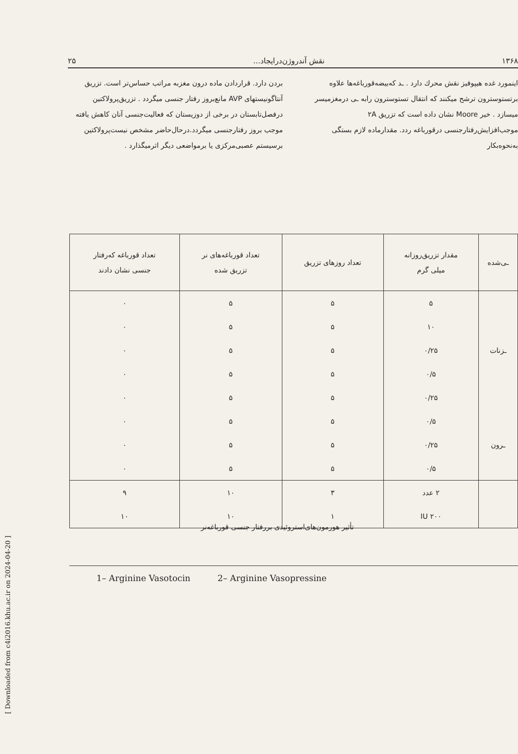[ Downloaded from c4i2016.khu.ac.ir on 2024-04-20 ]
۱۳۶۸ نقش آندروژن‌درایجاد... ۲۵
اینمورد غده هیپوفیز نقش محرك دارد . ـد که‌بیضه‌قورباغه‌ها علاوه برتستوسترون ترشح میکنند که انتقال تستوسترون رابه ـی درمغزمیسر میسازد . خیر Moore نشان داده است که تزریق ۲A موجب‌افزایش‌رفتارجنسی درقورباغه ردد. مقدارماده لازم بستگی به‌نحوه‌بکار
بردن دارد. قراردادن ماده درون مغزبه مراتب حساس‌تر است. تزریق آنتاگونیستهای AVP مانع‌بروز رفتار جنسی میگردد . تزریق‌پرولاکتین درفصل‌تابستان در برخی از دوزیستان که فعالیت‌جنسی آنان کاهش یافته موجب بروز رفتارجنسی میگردد.درحال‌حاضر مشخص نیست‌پرولاکتین برسیستم عصبی‌مرکزی یا برمواضعی دیگر اثرمیگذارد .
| ـی‌شده | مقدار تزریق‌روزانه میلی گرم | تعداد روزهای تزریق | تعداد قورباغه‌های نر تزریق شده | تعداد قورباغه که‌رفتار جنسی نشان دادند |
| --- | --- | --- | --- | --- |
| | ۵ | ۵ | ۵ | ۰ |
| | ۱۰ | ۵ | ۵ | ۰ |
| ـزنات | ۰/۲۵ | ۵ | ۵ | ۰ |
| | ۰/۵ | ۵ | ۵ | ۰ |
| | ۰/۲۵ | ۵ | ۵ | ۰ |
| | ۰/۵ | ۵ | ۵ | ۰ |
| ـرون | ۰/۲۵ | ۵ | ۵ | ۰ |
| | ۰/۵ | ۵ | ۵ | ۰ |
| | ۲ عدد | ۳ | ۱۰ | ۹ |
| | ۲۰۰ IU | ۱ | ۱۰ | ۱۰ |
تأثیر هورمون‌های‌استروئیدی بررفتار جنسی قورباغه‌نر
1– Arginine Vasotocin 2– Arginine Vasopressine